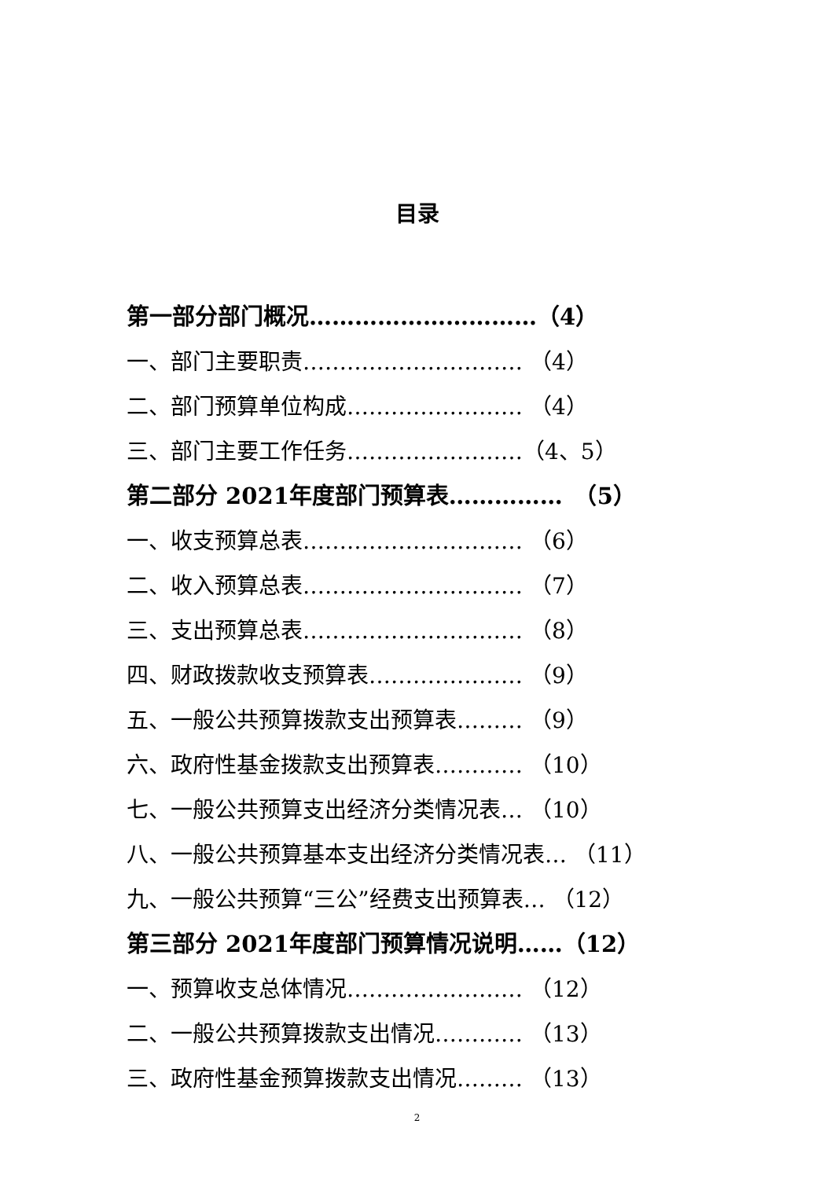目录
第一部分部门概况…………………………（4）
一、部门主要职责………………………… （4）
二、部门预算单位构成…………………… （4）
三、部门主要工作任务……………………（4、5）
第二部分 2021年度部门预算表……………　（5）
一、收支预算总表………………………… （6）
二、收入预算总表………………………… （7）
三、支出预算总表………………………… （8）
四、财政拨款收支预算表………………… （9）
五、一般公共预算拨款支出预算表……… （9）
六、政府性基金拨款支出预算表………… （10）
七、一般公共预算支出经济分类情况表… （10）
八、一般公共预算基本支出经济分类情况表… （11）
九、一般公共预算“三公”经费支出预算表… （12）
第三部分 2021年度部门预算情况说明……（12）
一、预算收支总体情况…………………… （12）
二、一般公共预算拨款支出情况………… （13）
三、政府性基金预算拨款支出情况……… （13）
2